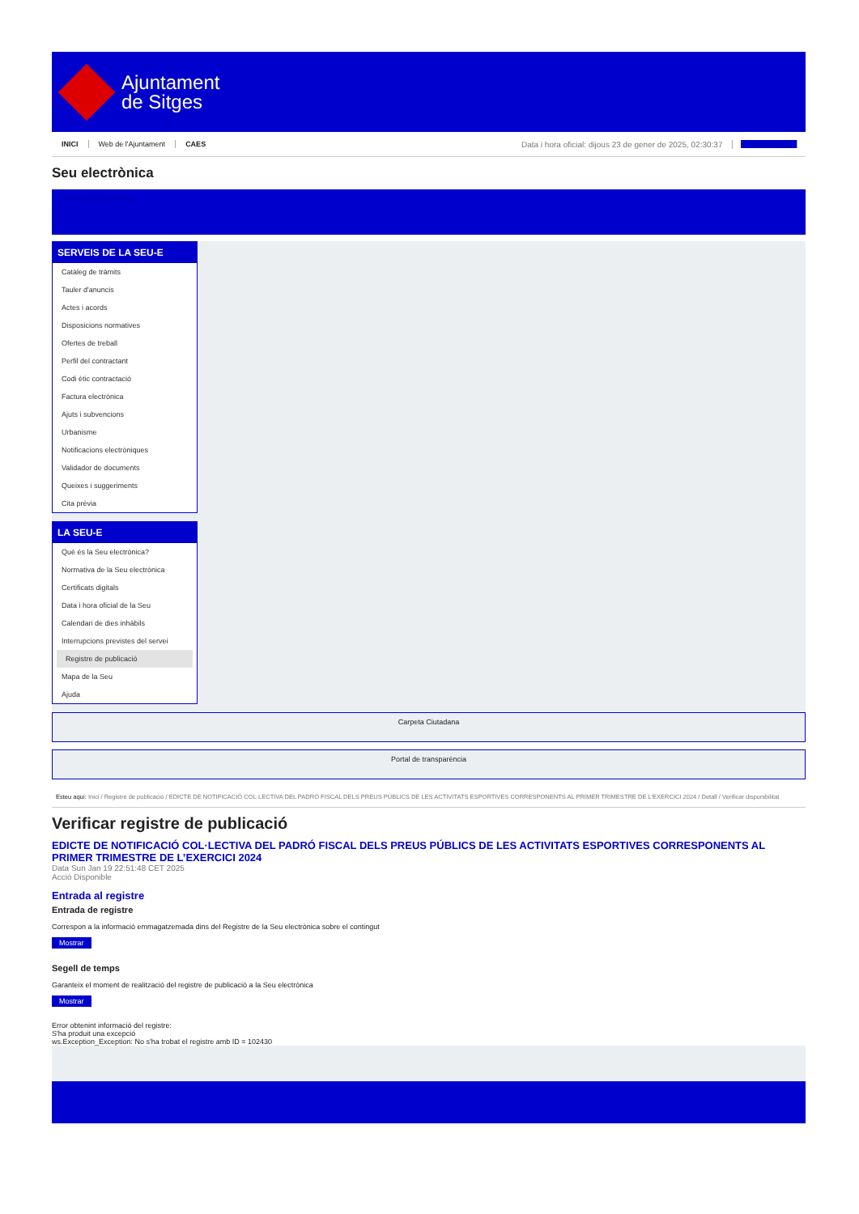Ajuntament
de Sitges
INICI Web de l'Ajuntament CAES Data i hora oficial: dijous 23 de gener de 2025, 02:30:37 Electrònica
Seu electrònica
Obtenir còpia autèntica
SERVEIS DE LA SEU-E
Catàleg de tràmits
Tauler d'anuncis
Actes i acords
Disposicions normatives
Ofertes de treball
Perfil del contractant
Codi ètic contractació
Factura electrònica
Ajuts i subvencions
Urbanisme
Notificacions electròniques
Validador de documents
Queixes i suggeriments
Cita prèvia
LA SEU-E
Què és la Seu electrònica?
Normativa de la Seu electrònica
Certificats digitals
Data i hora oficial de la Seu
Calendari de dies inhàbils
Interrupcions previstes del servei
Registre de publicació
Mapa de la Seu
Ajuda
Carpeta Ciutadana
Portal de transparència
Esteu aquí: Inici / Registre de publicació / EDICTE DE NOTIFICACIÓ COL·LECTIVA DEL PADRÓ FISCAL DELS PREUS PÚBLICS DE LES ACTIVITATS ESPORTIVES CORRESPONENTS AL PRIMER TRIMESTRE DE L'EXERCICI 2024 / Detall / Verificar disponibilitat
Verificar registre de publicació
EDICTE DE NOTIFICACIÓ COL·LECTIVA DEL PADRÓ FISCAL DELS PREUS PÚBLICS DE LES ACTIVITATS ESPORTIVES CORRESPONENTS AL PRIMER TRIMESTRE DE L’EXERCICI 2024
Data Sun Jan 19 22:51:48 CET 2025
Acció Disponible
Entrada al registre
Entrada de registre
Correspon a la informació emmagatzemada dins del Registre de la Seu electrònica sobre el contingut
Mostrar
Segell de temps
Garanteix el moment de realització del registre de publicació a la Seu electrònica
Mostrar
Error obtenint informació del registre:
S'ha produit una excepció
ws.Exception_Exception: No s'ha trobat el registre amb ID = 102430